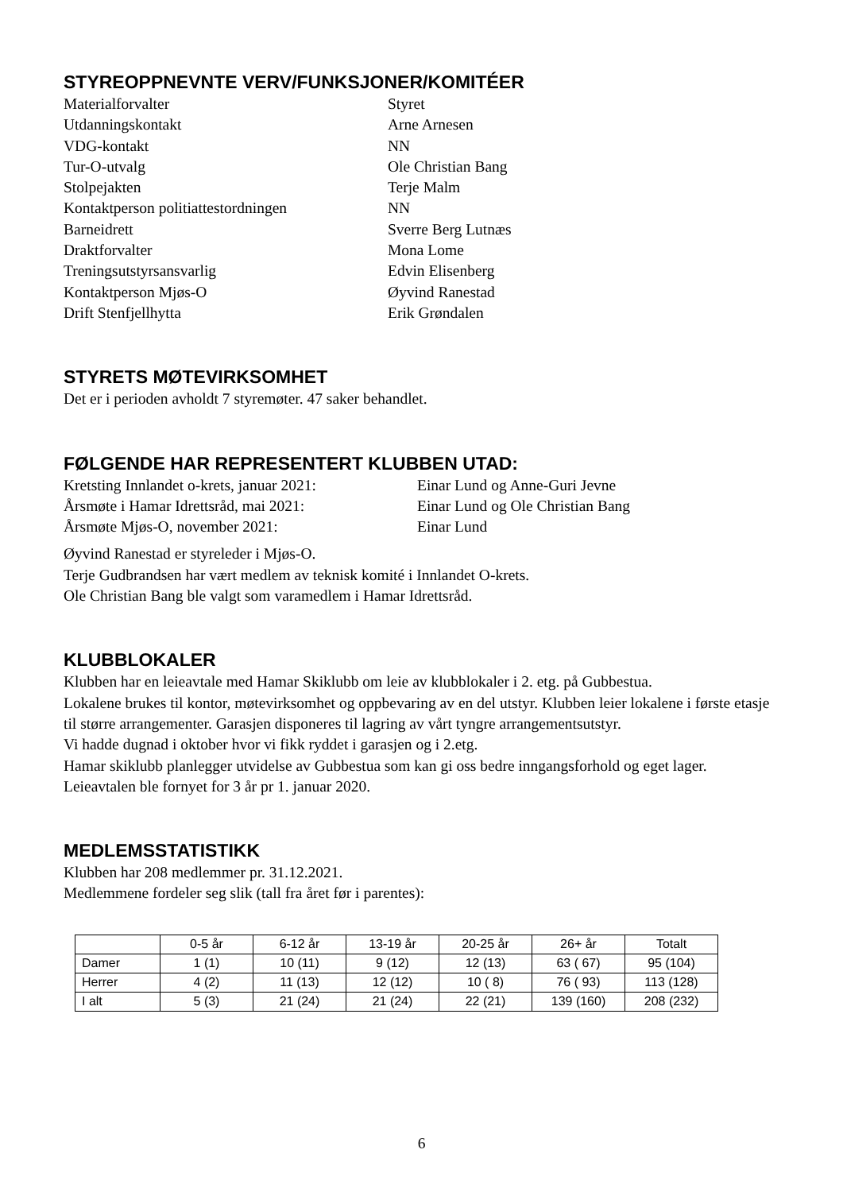STYREOPPNEVNTE VERV/FUNKSJONER/KOMITÉER
Materialforvalter Styret
Utdanningskontakt Arne Arnesen
VDG-kontakt NN
Tur-O-utvalg Ole Christian Bang
Stolpejakten Terje Malm
Kontaktperson politiattestordningen NN
Barneidrett Sverre Berg Lutnæs
Draktforvalter Mona Lome
Treningsutstyrsansvarlig Edvin Elisenberg
Kontaktperson Mjøs-O Øyvind Ranestad
Drift Stenfjellhytta Erik Grøndalen
STYRETS MØTEVIRKSOMHET
Det er i perioden avholdt 7 styremøter. 47 saker behandlet.
FØLGENDE HAR REPRESENTERT KLUBBEN UTAD:
Kretsting Innlandet o-krets, januar 2021: Einar Lund og Anne-Guri Jevne
Årsmøte i Hamar Idrettsråd, mai 2021: Einar Lund og Ole Christian Bang
Årsmøte Mjøs-O, november 2021: Einar Lund
Øyvind Ranestad er styreleder i Mjøs-O.
Terje Gudbrandsen har vært medlem av teknisk komité i Innlandet O-krets.
Ole Christian Bang ble valgt som varamedlem i Hamar Idrettsråd.
KLUBBLOKALER
Klubben har en leieavtale med Hamar Skiklubb om leie av klubblokaler i 2. etg. på Gubbestua.
Lokalene brukes til kontor, møtevirksomhet og oppbevaring av en del utstyr. Klubben leier lokalene i første etasje til større arrangementer. Garasjen disponeres til lagring av vårt tyngre arrangementsutstyr.
Vi hadde dugnad i oktober hvor vi fikk ryddet i garasjen og i 2.etg.
Hamar skiklubb planlegger utvidelse av Gubbestua som kan gi oss bedre inngangsforhold og eget lager.
Leieavtalen ble fornyet for 3 år pr 1. januar 2020.
MEDLEMSSTATISTIKK
Klubben har 208 medlemmer pr. 31.12.2021.
Medlemmene fordeler seg slik (tall fra året før i parentes):
| | 0-5 år | 6-12 år | 13-19 år | 20-25 år | 26+ år | Totalt |
| --- | --- | --- | --- | --- | --- | --- |
| Damer | 1 (1) | 10 (11) | 9 (12) | 12 (13) | 63 ( 67) | 95 (104) |
| Herrer | 4 (2) | 11 (13) | 12 (12) | 10 ( 8) | 76 ( 93) | 113 (128) |
| I alt | 5 (3) | 21 (24) | 21 (24) | 22 (21) | 139 (160) | 208 (232) |
6